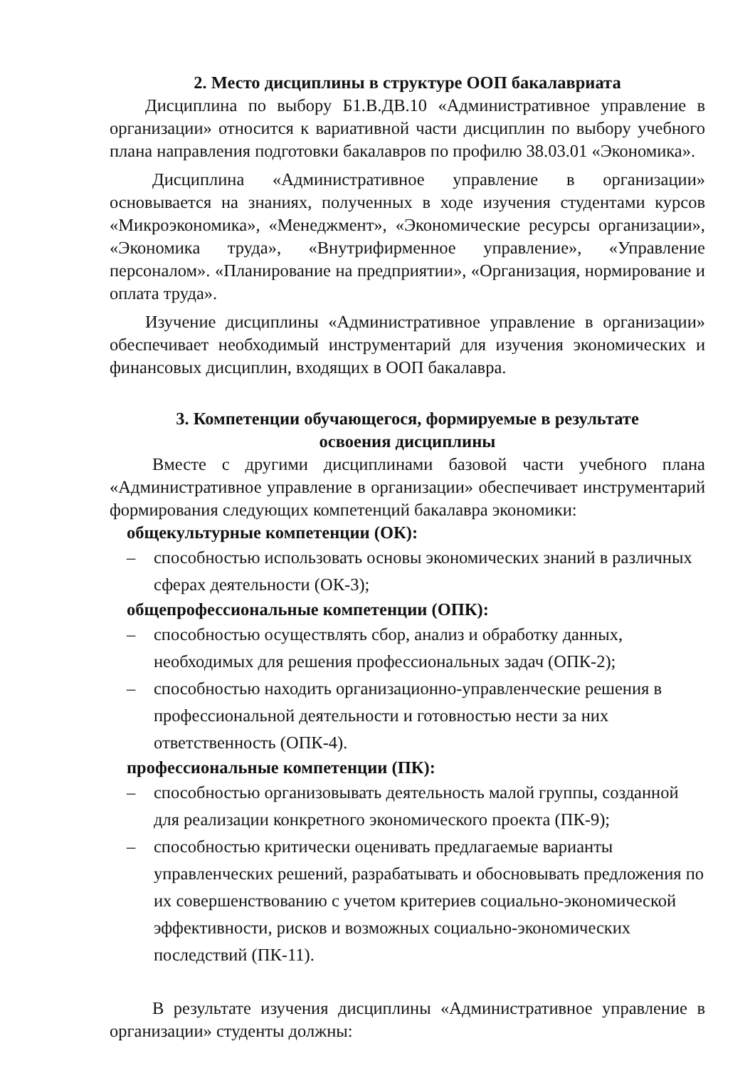2. Место дисциплины в структуре ООП бакалавриата
Дисциплина по выбору Б1.В.ДВ.10 «Административное управление в организации» относится к вариативной части дисциплин по выбору учебного плана направления подготовки бакалавров по профилю 38.03.01 «Экономика».
Дисциплина «Административное управление в организации» основывается на знаниях, полученных в ходе изучения студентами курсов «Микроэкономика», «Менеджмент», «Экономические ресурсы организации», «Экономика труда», «Внутрифирменное управление», «Управление персоналом». «Планирование на предприятии», «Организация, нормирование и оплата труда».
Изучение дисциплины «Административное управление в организации» обеспечивает необходимый инструментарий для изучения экономических и финансовых дисциплин, входящих в ООП бакалавра.
3. Компетенции обучающегося, формируемые в результате
освоения дисциплины
Вместе с другими дисциплинами базовой части учебного плана «Административное управление в организации» обеспечивает инструментарий формирования следующих компетенций бакалавра экономики:
общекультурные компетенции (ОК):
– способностью использовать основы экономических знаний в различных сферах деятельности (ОК-3);
общепрофессиональные компетенции (ОПК):
– способностью осуществлять сбор, анализ и обработку данных, необходимых для решения профессиональных задач (ОПК-2);
– способностью находить организационно-управленческие решения в профессиональной деятельности и готовностью нести за них ответственность (ОПК-4).
профессиональные компетенции (ПК):
– способностью организовывать деятельность малой группы, созданной для реализации конкретного экономического проекта (ПК-9);
– способностью критически оценивать предлагаемые варианты управленческих решений, разрабатывать и обосновывать предложения по их совершенствованию с учетом критериев социально-экономической эффективности, рисков и возможных социально-экономических последствий (ПК-11).
В результате изучения дисциплины «Административное управление в организации» студенты должны: